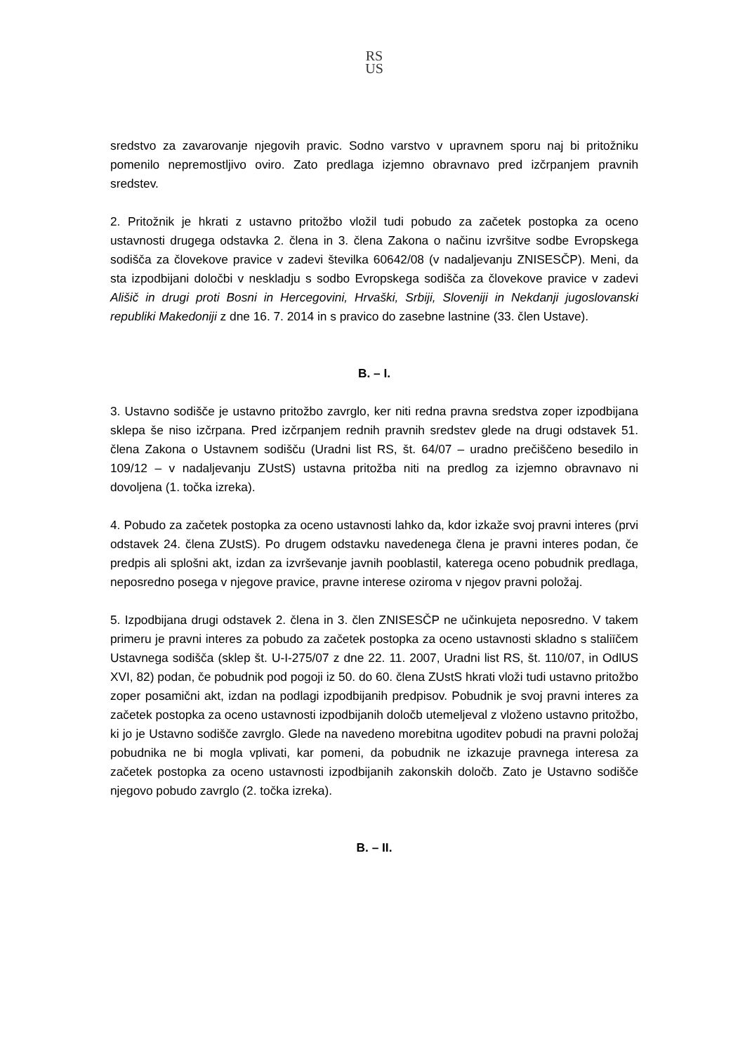RS
US
sredstvo za zavarovanje njegovih pravic. Sodno varstvo v upravnem sporu naj bi pritožniku pomenilo nepremostljivo oviro. Zato predlaga izjemno obravnavo pred izčrpanjem pravnih sredstev.
2. Pritožnik je hkrati z ustavno pritožbo vložil tudi pobudo za začetek postopka za oceno ustavnosti drugega odstavka 2. člena in 3. člena Zakona o načinu izvršitve sodbe Evropskega sodišča za človekove pravice v zadevi številka 60642/08 (v nadaljevanju ZNISESČP). Meni, da sta izpodbijani določbi v neskladju s sodbo Evropskega sodišča za človekove pravice v zadevi Ališič in drugi proti Bosni in Hercegovini, Hrvaški, Srbiji, Sloveniji in Nekdanji jugoslovanski republiki Makedoniji z dne 16. 7. 2014 in s pravico do zasebne lastnine (33. člen Ustave).
B. – I.
3. Ustavno sodišče je ustavno pritožbo zavrglo, ker niti redna pravna sredstva zoper izpodbijana sklepa še niso izčrpana. Pred izčrpanjem rednih pravnih sredstev glede na drugi odstavek 51. člena Zakona o Ustavnem sodišču (Uradni list RS, št. 64/07 – uradno prečiščeno besedilo in 109/12 – v nadaljevanju ZUstS) ustavna pritožba niti na predlog za izjemno obravnavo ni dovoljena (1. točka izreka).
4. Pobudo za začetek postopka za oceno ustavnosti lahko da, kdor izkaže svoj pravni interes (prvi odstavek 24. člena ZUstS). Po drugem odstavku navedenega člena je pravni interes podan, če predpis ali splošni akt, izdan za izvrševanje javnih pooblastil, katerega oceno pobudnik predlaga, neposredno posega v njegove pravice, pravne interese oziroma v njegov pravni položaj.
5. Izpodbijana drugi odstavek 2. člena in 3. člen ZNISESČP ne učinkujeta neposredno. V takem primeru je pravni interes za pobudo za začetek postopka za oceno ustavnosti skladno s staliīčem Ustavnega sodišča (sklep št. U-I-275/07 z dne 22. 11. 2007, Uradni list RS, št. 110/07, in OdlUS XVI, 82) podan, če pobudnik pod pogoji iz 50. do 60. člena ZUstS hkrati vloži tudi ustavno pritožbo zoper posamični akt, izdan na podlagi izpodbijanih predpisov. Pobudnik je svoj pravni interes za začetek postopka za oceno ustavnosti izpodbijanih določb utemeljeval z vloženo ustavno pritožbo, ki jo je Ustavno sodišče zavrglo. Glede na navedeno morebitna ugoditev pobudi na pravni položaj pobudnika ne bi mogla vplivati, kar pomeni, da pobudnik ne izkazuje pravnega interesa za začetek postopka za oceno ustavnosti izpodbijanih zakonskih določb. Zato je Ustavno sodišče njegovo pobudo zavrglo (2. točka izreka).
B. – II.